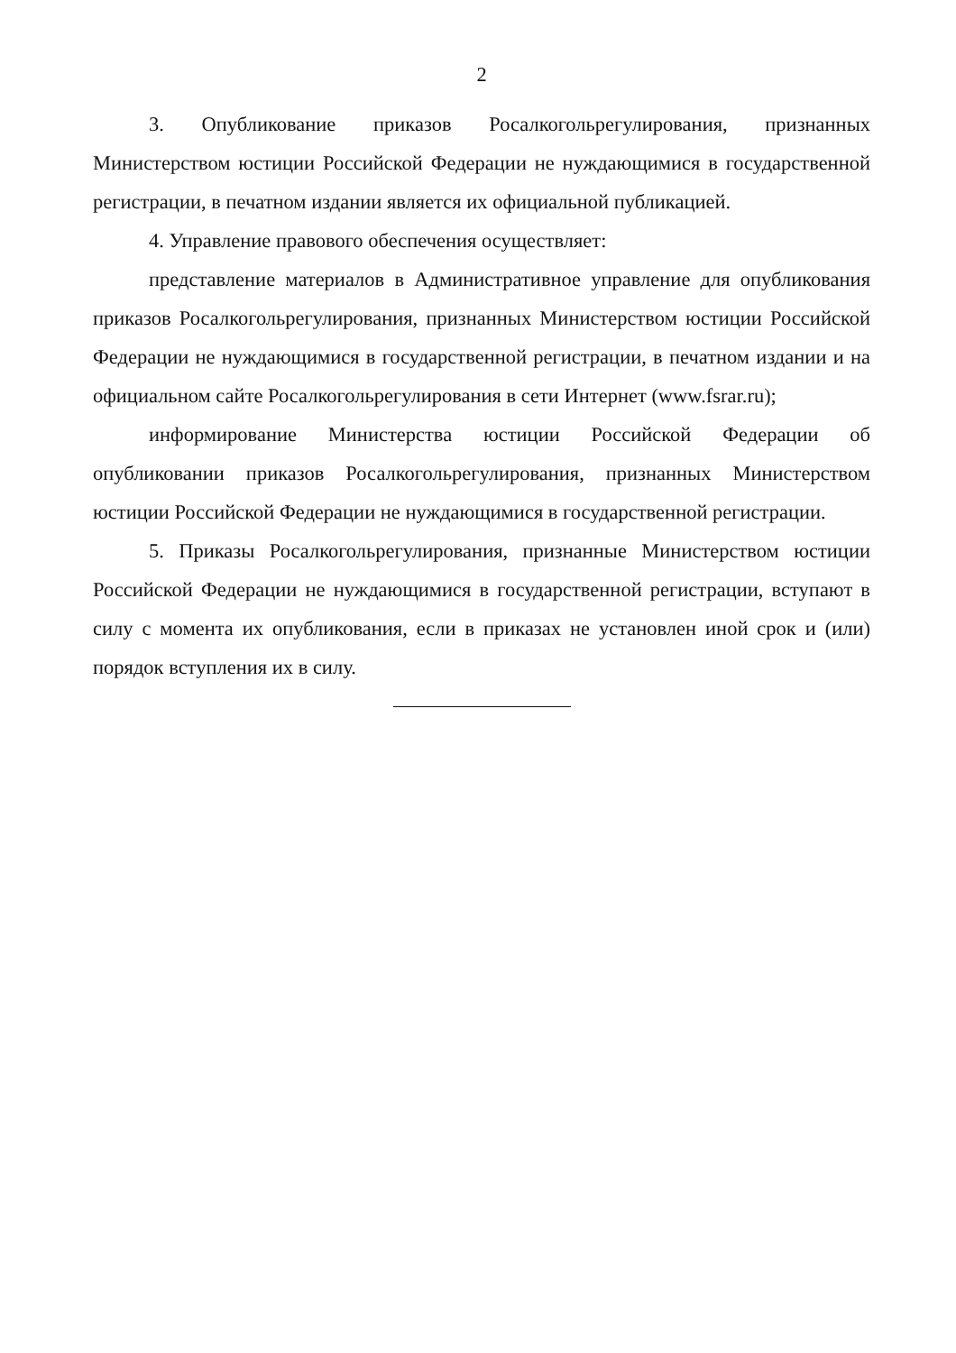2
3. Опубликование приказов Росалкогольрегулирования, признанных Министерством юстиции Российской Федерации не нуждающимися в государственной регистрации, в печатном издании является их официальной публикацией.
4. Управление правового обеспечения осуществляет:
представление материалов в Административное управление для опубликования приказов Росалкогольрегулирования, признанных Министерством юстиции Российской Федерации не нуждающимися в государственной регистрации, в печатном издании и на официальном сайте Росалкогольрегулирования в сети Интернет (www.fsrar.ru);
информирование Министерства юстиции Российской Федерации об опубликовании приказов Росалкогольрегулирования, признанных Министерством юстиции Российской Федерации не нуждающимися в государственной регистрации.
5. Приказы Росалкогольрегулирования, признанные Министерством юстиции Российской Федерации не нуждающимися в государственной регистрации, вступают в силу с момента их опубликования, если в приказах не установлен иной срок и (или) порядок вступления их в силу.